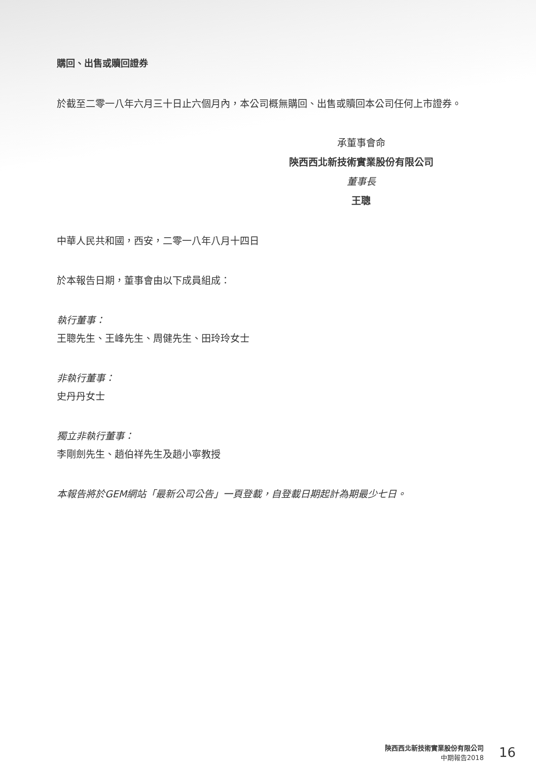購回、出售或贖回證券
於截至二零一八年六月三十日止六個月內，本公司概無購回、出售或贖回本公司任何上市證券。
承董事會命
陝西西北新技術實業股份有限公司
董事長
王聰
中華人民共和國，西安，二零一八年八月十四日
於本報告日期，董事會由以下成員組成：
執行董事：
王聰先生、王峰先生、周健先生、田玲玲女士
非執行董事：
史丹丹女士
獨立非執行董事：
李剛劍先生、趙伯祥先生及趙小寧教授
本報告將於GEM網站「最新公司公告」一頁登載，自登載日期起計為期最少七日。
陝西西北新技術實業股份有限公司
中期報告2018
16